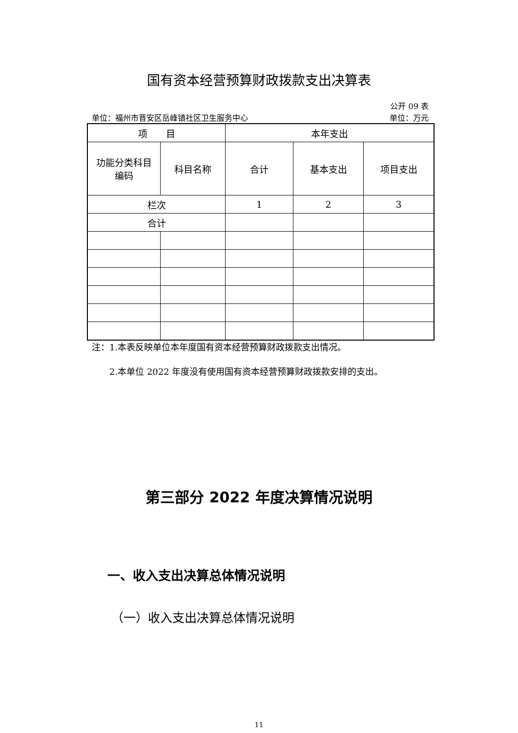国有资本经营预算财政拨款支出决算表
公开 09 表
单位：福州市晋安区岳峰镇社区卫生服务中心 单位：万元
| 项 目 | | 本年支出 | | |
| 功能分类科目 编码 | 科目名称 | 合计 | 基本支出 | 项目支出 |
| 栏次 | | 1 | 2 | 3 |
| 合计 | | | | |
注：1.本表反映单位本年度国有资本经营预算财政拨款支出情况。
　　2.本单位 2022 年度没有使用国有资本经营预算财政拨款安排的支出。
第三部分 2022 年度决算情况说明
一、收入支出决算总体情况说明
（一）收入支出决算总体情况说明
11